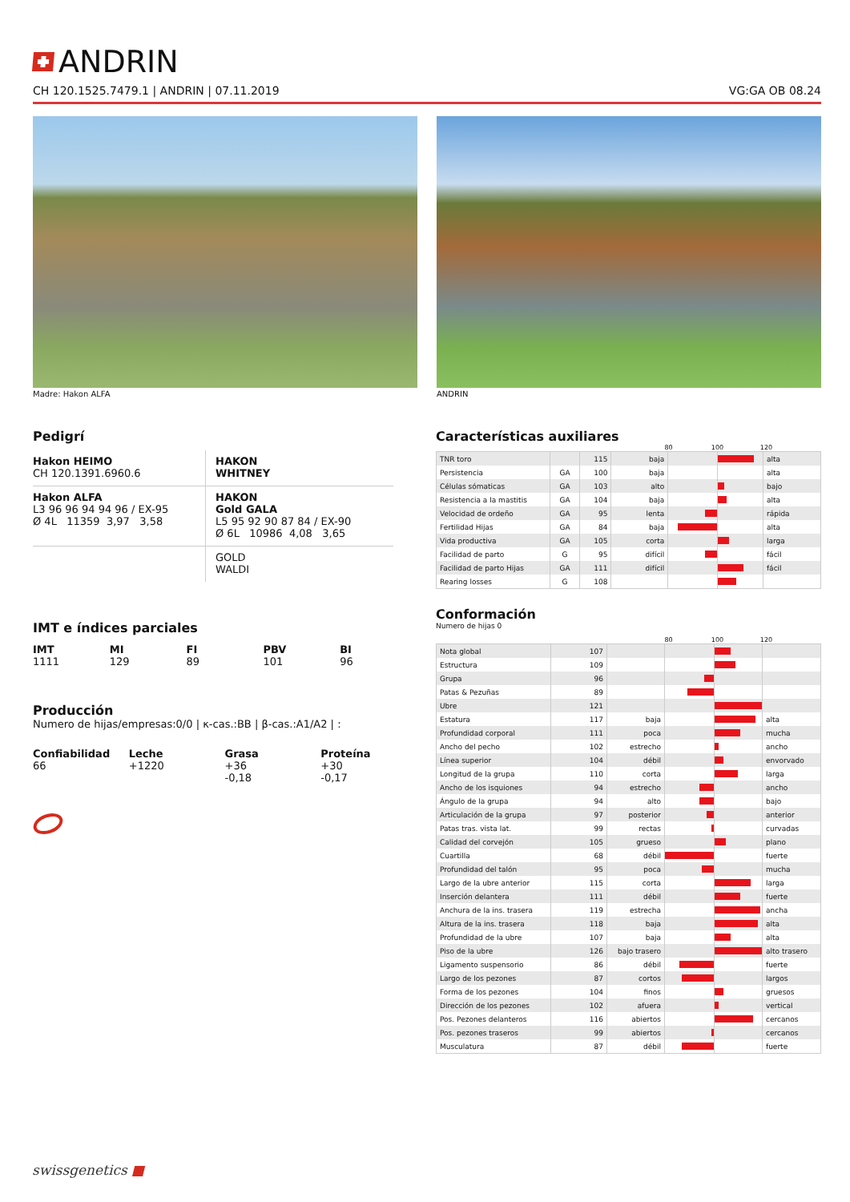ANDRIN
CH 120.1525.7479.1 | ANDRIN | 07.11.2019 VG:GA OB 08.24
Madre: Hakon ALFA ANDRIN
Pedigrí
| Hakon HEIMO CH 120.1391.6960.6 | HAKON WHITNEY |
| Hakon ALFA L3 96 96 94 94 96 / EX-95 Ø 4L 11359 3,97 3,58 | HAKON Gold GALA L5 95 92 90 87 84 / EX-90 Ø 6L 10986 4,08 3,65 |
| | GOLD WALDI |
IMT e índices parciales
IMT MI FI PBV BI 1111 129 89 101 96
Producción
Numero de hijas/empresas:0/0 | κ-cas.:BB | β-cas.:A1/A2 | :
Confiabilidad Leche Grasa Proteína 66 +1220 +36
-0,18 +30
-0,17
Características auxiliares
80 100 120
| TNR toro | | 115 | baja | | alta |
| Persistencia | GA | 100 | baja | | alta |
| Células sómaticas | GA | 103 | alto | | bajo |
| Resistencia a la mastitis | GA | 104 | baja | | alta |
| Velocidad de ordeño | GA | 95 | lenta | | rápida |
| Fertilidad Hijas | GA | 84 | baja | | alta |
| Vida productiva | GA | 105 | corta | | larga |
| Facilidad de parto | G | 95 | difícil | | fácil |
| Facilidad de parto Hijas | GA | 111 | difícil | | fácil |
| Rearing losses | G | 108 | | | |
Conformación
Numero de hijas 0
80 100 120
| Nota global | 107 | | | |
| Estructura | 109 | | | |
| Grupa | 96 | | | |
| Patas & Pezuñas | 89 | | | |
| Ubre | 121 | | | |
| Estatura | 117 | baja | | alta |
| Profundidad corporal | 111 | poca | | mucha |
| Ancho del pecho | 102 | estrecho | | ancho |
| Línea superior | 104 | débil | | envorvado |
| Longitud de la grupa | 110 | corta | | larga |
| Ancho de los isquiones | 94 | estrecho | | ancho |
| Ángulo de la grupa | 94 | alto | | bajo |
| Articulación de la grupa | 97 | posterior | | anterior |
| Patas tras. vista lat. | 99 | rectas | | curvadas |
| Calidad del corvejón | 105 | grueso | | plano |
| Cuartilla | 68 | débil | | fuerte |
| Profundidad del talón | 95 | poca | | mucha |
| Largo de la ubre anterior | 115 | corta | | larga |
| Inserción delantera | 111 | débil | | fuerte |
| Anchura de la ins. trasera | 119 | estrecha | | ancha |
| Altura de la ins. trasera | 118 | baja | | alta |
| Profundidad de la ubre | 107 | baja | | alta |
| Piso de la ubre | 126 | bajo trasero | | alto trasero |
| Ligamento suspensorio | 86 | débil | | fuerte |
| Largo de los pezones | 87 | cortos | | largos |
| Forma de los pezones | 104 | finos | | gruesos |
| Dirección de los pezones | 102 | afuera | | vertical |
| Pos. Pezones delanteros | 116 | abiertos | | cercanos |
| Pos. pezones traseros | 99 | abiertos | | cercanos |
| Musculatura | 87 | débil | | fuerte |
swissgenetics ■